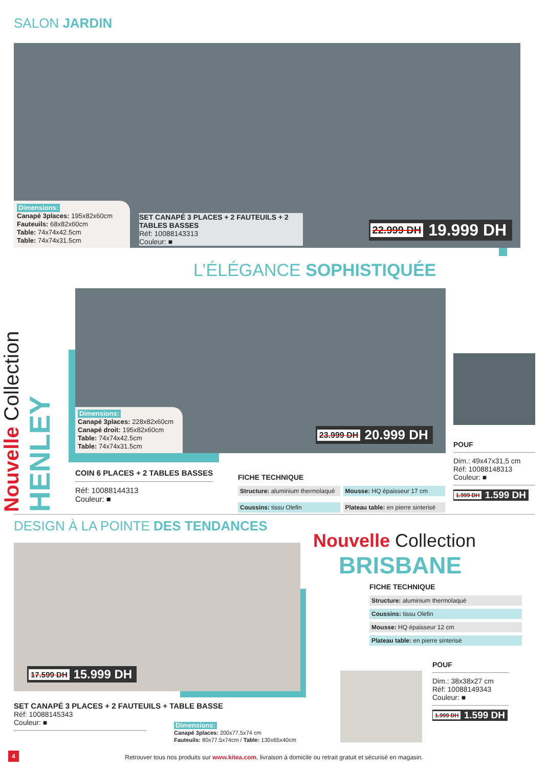SALON JARDIN
Dimensions:
Canapé 3places: 195x82x60cm
Fauteuils: 68x82x60cm
Table: 74x74x42.5cm
Table: 74x74x31.5cm
SET CANAPÉ 3 PLACES + 2 FAUTEUILS + 2 TABLES BASSES
Réf: 10088143313
Couleur: ■
22.999 DH 19.999 DH
Nouvelle Collection HENLEY
L’ÉLÉGANCE SOPHISTIQUÉE
Dimensions:
Canapé 3places: 228x82x60cm
Canapé droit: 195x82x60cm
Table: 74x74x42.5cm
Table: 74x74x31.5cm
23.999 DH 20.999 DH
COIN 6 PLACES + 2 TABLES BASSES
Réf: 10088144313
Couleur: ■
FICHE TECHNIQUE
Structure: aluminium thermolaqué
Mousse: HQ épaisseur 17 cm
Coussins: tissu Olefin Plateau table: en pierre sinterisé
POUF
Dim.: 49x47x31,5 cm
Réf: 10088148313
Couleur: ■
1.999 DH 1.599 DH
DESIGN À LA POINTE DES TENDANCES
Nouvelle Collection
BRISBANE
17.599 DH 15.999 DH
SET CANAPÉ 3 PLACES + 2 FAUTEUILS + TABLE BASSE
Réf: 10088145343
Couleur: ■
Dimensions:
Canapé 3places: 200x77.5x74 cm
Fauteuils: 80x77.5x74cm / Table: 130x65x40cm
FICHE TECHNIQUE
Structure: aluminium thermolaqué
Coussins: tissu Olefin
Mousse: HQ épaisseur 12 cm
Plateau table: en pierre sinterisé
POUF
Dim.: 38x38x27 cm
Réf: 10088149343
Couleur: ■
1.999 DH 1.599 DH
4
Retrouver tous nos produits sur www.kitea.com, livraison à domicile ou retrait gratuit et sécurisé en magasin.